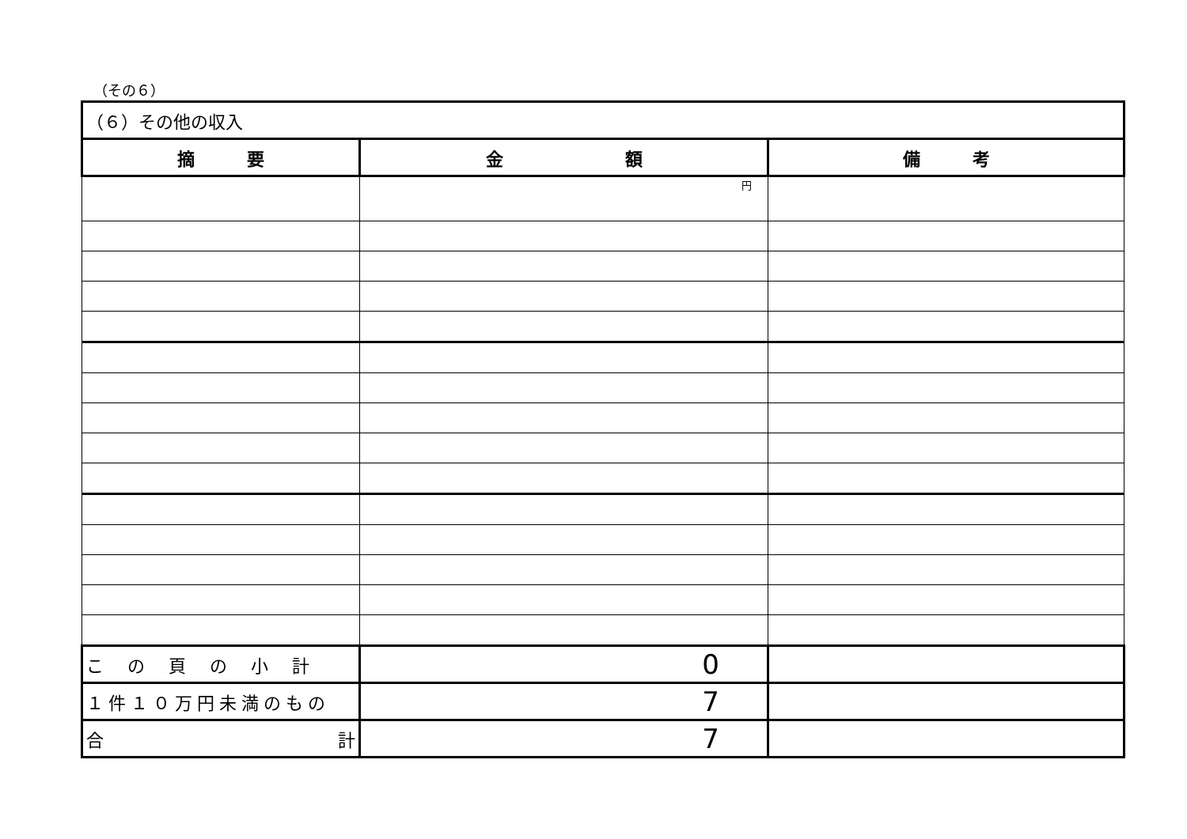（その６）
| （６）その他の収入 | | |
| --- | --- | --- |
| 摘 要 | 金 額 | 備 考 |
| | 円 | |
| この頁の小計 | 0 | |
| １件１０万円未満のもの | 7 | |
| 合 計 | 7 | |